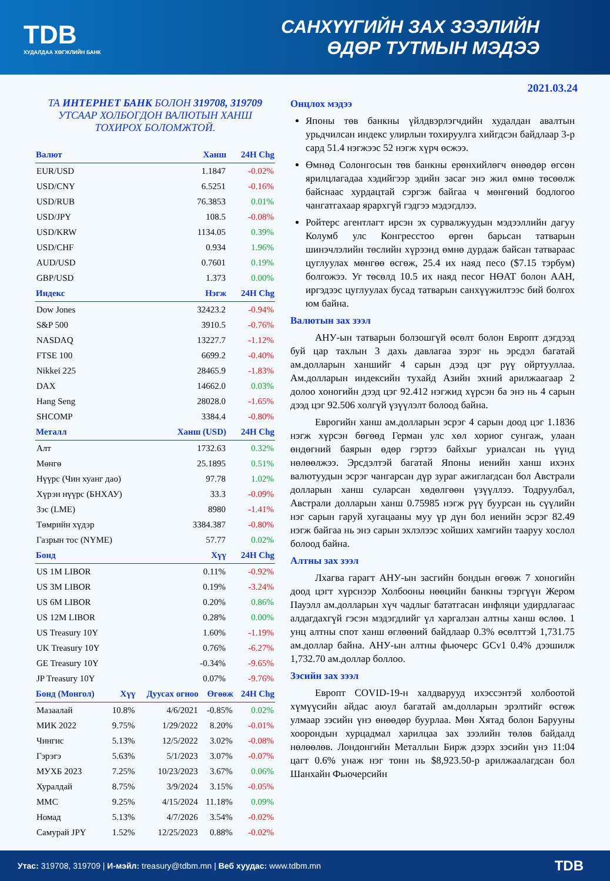TDB
ХУДАЛДАА ХӨГЖЛИЙН БАНК
САНХҮҮГИЙН ЗАХ ЗЭЭЛИЙН
ӨДӨР ТУТМЫН МЭДЭЭ
2021.03.24
ТА ИНТЕРНЕТ БАНК БОЛОН 319708, 319709
УТСААР ХОЛБОГДОН ВАЛЮТЫН ХАНШ
ТОХИРОХ БОЛОМЖТОЙ.
| Валют | Ханш | 24H Chg |
| --- | --- | --- |
| EUR/USD | 1.1847 | -0.02% |
| USD/CNY | 6.5251 | -0.16% |
| USD/RUB | 76.3853 | 0.01% |
| USD/JPY | 108.5 | -0.08% |
| USD/KRW | 1134.05 | 0.39% |
| USD/CHF | 0.934 | 1.96% |
| AUD/USD | 0.7601 | 0.19% |
| GBP/USD | 1.373 | 0.00% |
| Индекс | Нэгж | 24H Chg |
| Dow Jones | 32423.2 | -0.94% |
| S&P 500 | 3910.5 | -0.76% |
| NASDAQ | 13227.7 | -1.12% |
| FTSE 100 | 6699.2 | -0.40% |
| Nikkei 225 | 28465.9 | -1.83% |
| DAX | 14662.0 | 0.03% |
| Hang Seng | 28028.0 | -1.65% |
| SHCOMP | 3384.4 | -0.80% |
| Металл | Ханш (USD) | 24H Chg |
| Алт | 1732.63 | 0.32% |
| Мөнгө | 25.1895 | 0.51% |
| Нүүрс (Чин хуанг дао) | 97.78 | 1.02% |
| Хүрэн нүүрс (БНХАУ) | 33.3 | -0.09% |
| Зэс (LME) | 8980 | -1.41% |
| Төмрийн хүдэр | 3384.387 | -0.80% |
| Газрын тос (NYME) | 57.77 | 0.02% |
| Бонд | Хүү | 24H Chg |
| US 1M LIBOR | 0.11% | -0.92% |
| US 3M LIBOR | 0.19% | -3.24% |
| US 6M LIBOR | 0.20% | 0.86% |
| US 12M LIBOR | 0.28% | 0.00% |
| US Treasury 10Y | 1.60% | -1.19% |
| UK Treasury 10Y | 0.76% | -6.27% |
| GE Treasury 10Y | -0.34% | -9.65% |
| JP Treasury 10Y | 0.07% | -9.76% |
| Бонд (Монгол) | Хүү | Дуусах огноо | Өгөөж | 24H Chg |
| --- | --- | --- | --- | --- |
| Мазаалай | 10.8% | 4/6/2021 | -0.85% | 0.02% |
| МИК 2022 | 9.75% | 1/29/2022 | 8.20% | -0.01% |
| Чингис | 5.13% | 12/5/2022 | 3.02% | -0.08% |
| Гэрэгэ | 5.63% | 5/1/2023 | 3.07% | -0.07% |
| МУХБ 2023 | 7.25% | 10/23/2023 | 3.67% | 0.06% |
| Хуралдай | 8.75% | 3/9/2024 | 3.15% | -0.05% |
| ММС | 9.25% | 4/15/2024 | 11.18% | 0.09% |
| Номад | 5.13% | 4/7/2026 | 3.54% | -0.02% |
| Самурай JPY | 1.52% | 12/25/2023 | 0.88% | -0.02% |
Онцлох мэдээ
Японы төв банкны үйлдвэрлэгчдийн худалдан авалтын урьдчилсан индекс улирлын тохируулга хийгдсэн байдлаар 3-р сард 51.4 нэгжээс 52 нэгж хүрч өсжээ.
Өмнөд Солонгосын төв банкны ерөнхийлөгч өнөөдөр өгсөн ярилцлагадаа хэдийгээр эдийн засаг энэ жил өмнө төсөөлж байснаас хурдацтай сэргэж байгаа ч мөнгөний бодлогоо чангатгахаар ярархгүй гэдгээ мэдэгдлээ.
Ройтерс агентлагт ирсэн эх сурвалжуудын мэдээллийн дагуу Колумб улс Конгресстоо өргөн барьсан татварын шинэчлэлийн төслийн хүрээнд өмнө дурдаж байсан татвараас цуглуулах мөнгөө өсгөж, 25.4 их наяд песо ($7.15 тэрбум) болгожээ. Уг төсөлд 10.5 их наяд песог НӨАТ болон ААН, иргэдээс цуглуулах бусад татварын санхүүжилтээс бий болгох юм байна.
Валютын зах зээл
АНУ-ын татварын болзошгүй өсөлт болон Европт дэгдээд буй цар тахлын 3 дахь давлагаа зэрэг нь эрсдэл багатай ам.долларын ханшийг 4 сарын дээд цэг рүү ойртууллаа. Ам.долларын индексийн тухайд Азийн эхний арилжаагаар 2 долоо хоногийн дээд цэг 92.412 нэгжид хүрсэн ба энэ нь 4 сарын дээд цэг 92.506 холгүй үзүүлэлт болоод байна.
Еврогийн ханш ам.долларын эсрэг 4 сарын доод цэг 1.1836 нэгж хүрсэн бөгөөд Герман улс хөл хориог сунгаж, улаан өндөгний баярын өдөр гэртээ байхыг уриалсан нь үүнд нөлөөлжээ. Эрсдэлтэй багатай Японы иенийн ханш ихэнх валютуудын эсрэг чангарсан дүр зураг ажиглагдсан бол Австрали долларын ханш суларсан хөдөлгөөн үзүүллээ. Тодруулбал, Австрали долларын ханш 0.75985 нэгж рүү буурсан нь сүүлийн нэг сарын гаруй хугацааны муу үр дүн бол иенийн эсрэг 82.49 нэгж байгаа нь энэ сарын эхлэлээс хойших хамгийн тааруу хослол болоод байна.
Алтны зах зээл
Лхагва гарагт АНУ-ын засгийн бондын өгөөж 7 хоногийн доод цэгт хүрснээр Холбооны нөөцийн банкны тэргүүн Жером Пауэлл ам.долларын хүч чадлыг бататгасан инфляци удирдлагаас алдагдахгүй гэсэн мэдэгдлийг үл харгалзан алтны ханш өслөө. 1 унц алтны спот ханш өглөөний байдлаар 0.3% өсөлттэй 1,731.75 ам.доллар байна. АНУ-ын алтны фьючерс GCv1 0.4% дээшилж 1,732.70 ам.доллар боллоо.
Зэсийн зах зээл
Европт COVID-19-н халдварууд ихэссэнтэй холбоотой хүмүүсийн айдас аюул багатай ам.долларын эрэлтийг өсгөж улмаар зэсийн үнэ өнөөдөр буурлаа. Мөн Хятад болон Барууны хоорондын хурцадмал харилцаа зах зээлийн төлөв байдалд нөлөөлөв. Лондонгийн Металлын Бирж дээрх зэсийн үнэ 11:04 цагт 0.6% унаж нэг тонн нь $8,923.50-р арилжаалагдсан бол Шанхайн Фьючерсийн
Утас: 319708, 319709 | И-мэйл: treasury@tdbm.mn | Веб хуудас: www.tdbm.mn TDB